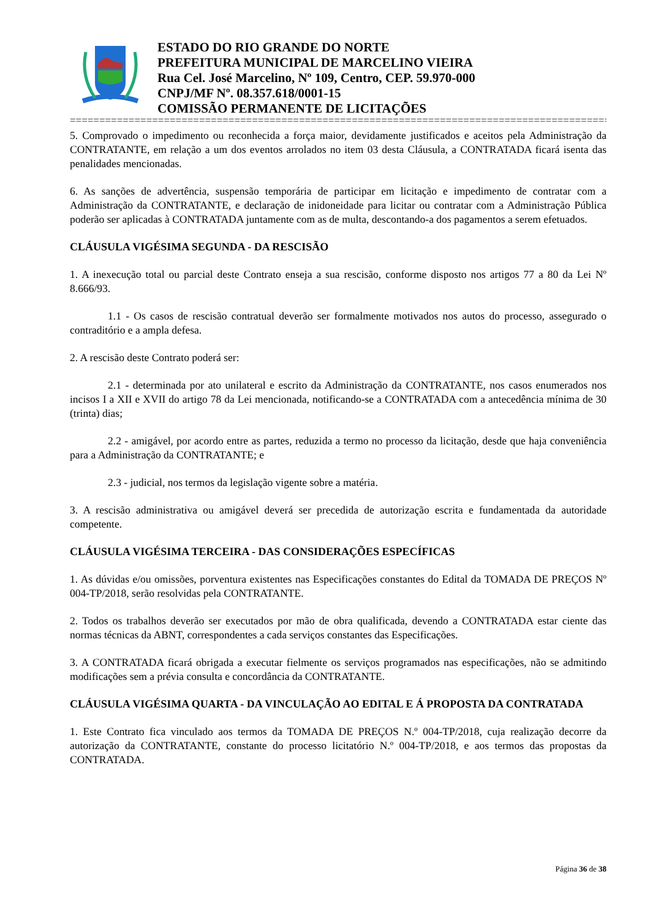ESTADO DO RIO GRANDE DO NORTE
PREFEITURA MUNICIPAL DE MARCELINO VIEIRA
Rua Cel. José Marcelino, Nº 109, Centro, CEP. 59.970-000
CNPJ/MF Nº. 08.357.618/0001-15
COMISSÃO PERMANENTE DE LICITAÇÕES
==============================================================================================
5. Comprovado o impedimento ou reconhecida a força maior, devidamente justificados e aceitos pela Administração da CONTRATANTE, em relação a um dos eventos arrolados no item 03 desta Cláusula, a CONTRATADA ficará isenta das penalidades mencionadas.
6. As sanções de advertência, suspensão temporária de participar em licitação e impedimento de contratar com a Administração da CONTRATANTE, e declaração de inidoneidade para licitar ou contratar com a Administração Pública poderão ser aplicadas à CONTRATADA juntamente com as de multa, descontando-a dos pagamentos a serem efetuados.
CLÁUSULA VIGÉSIMA SEGUNDA - DA RESCISÃO
1. A inexecução total ou parcial deste Contrato enseja a sua rescisão, conforme disposto nos artigos 77 a 80 da Lei Nº 8.666/93.
1.1 - Os casos de rescisão contratual deverão ser formalmente motivados nos autos do processo, assegurado o contraditório e a ampla defesa.
2. A rescisão deste Contrato poderá ser:
2.1 - determinada por ato unilateral e escrito da Administração da CONTRATANTE, nos casos enumerados nos incisos I a XII e XVII do artigo 78 da Lei mencionada, notificando-se a CONTRATADA com a antecedência mínima de 30 (trinta) dias;
2.2 - amigável, por acordo entre as partes, reduzida a termo no processo da licitação, desde que haja conveniência para a Administração da CONTRATANTE; e
2.3 - judicial, nos termos da legislação vigente sobre a matéria.
3. A rescisão administrativa ou amigável deverá ser precedida de autorização escrita e fundamentada da autoridade competente.
CLÁUSULA VIGÉSIMA TERCEIRA - DAS CONSIDERAÇÕES ESPECÍFICAS
1. As dúvidas e/ou omissões, porventura existentes nas Especificações constantes do Edital da TOMADA DE PREÇOS Nº 004-TP/2018, serão resolvidas pela CONTRATANTE.
2. Todos os trabalhos deverão ser executados por mão de obra qualificada, devendo a CONTRATADA estar ciente das normas técnicas da ABNT, correspondentes a cada serviços constantes das Especificações.
3. A CONTRATADA ficará obrigada a executar fielmente os serviços programados nas especificações, não se admitindo modificações sem a prévia consulta e concordância da CONTRATANTE.
CLÁUSULA VIGÉSIMA QUARTA - DA VINCULAÇÃO AO EDITAL E Á PROPOSTA DA CONTRATADA
1. Este Contrato fica vinculado aos termos da TOMADA DE PREÇOS N.º 004-TP/2018, cuja realização decorre da autorização da CONTRATANTE, constante do processo licitatório N.º 004-TP/2018, e aos termos das propostas da CONTRATADA.
Página 36 de 38